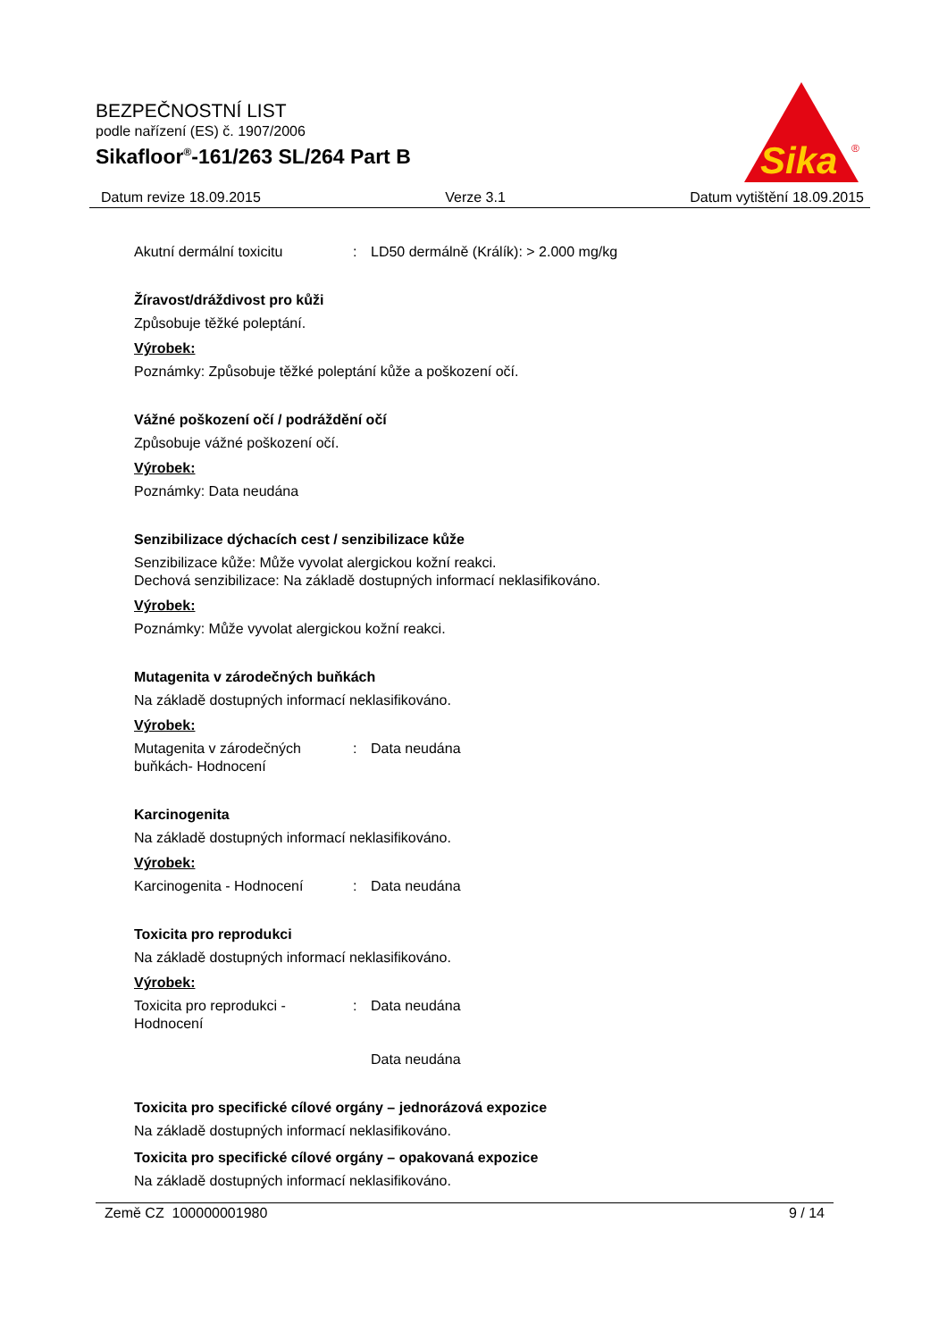BEZPEČNOSTNÍ LIST
podle nařízení (ES) č. 1907/2006
Sikafloor<sup>®</sup>-161/263 SL/264 Part B
Sika
®
Datum revize 18.09.2015 Verze 3.1 Datum vytištění 18.09.2015
Akutní dermální toxicitu: LD50 dermálně (Králík): > 2.000 mg/kg
Žíravost/dráždivost pro kůži
Způsobuje těžké poleptání.
Výrobek:
Poznámky: Způsobuje těžké poleptání kůže a poškození očí.
Vážné poškození očí / podráždění očí
Způsobuje vážné poškození očí.
Výrobek:
Poznámky: Data neudána
Senzibilizace dýchacích cest / senzibilizace kůže
Senzibilizace kůže: Může vyvolat alergickou kožní reakci.
Dechová senzibilizace: Na základě dostupných informací neklasifikováno.
Výrobek:
Poznámky: Může vyvolat alergickou kožní reakci.
Mutagenita v zárodečných buňkách
Na základě dostupných informací neklasifikováno.
Výrobek:
Mutagenita v zárodečných buňkách- Hodnocení: Data neudána
Karcinogenita
Na základě dostupných informací neklasifikováno.
Výrobek:
Karcinogenita - Hodnocení: Data neudána
Toxicita pro reprodukci
Na základě dostupných informací neklasifikováno.
Výrobek:
Toxicita pro reprodukci - Hodnocení: Data neudána
Data neudána
Toxicita pro specifické cílové orgány – jednorázová expozice
Na základě dostupných informací neklasifikováno.
Toxicita pro specifické cílové orgány – opakovaná expozice
Na základě dostupných informací neklasifikováno.
Země CZ 100000001980 9 / 14